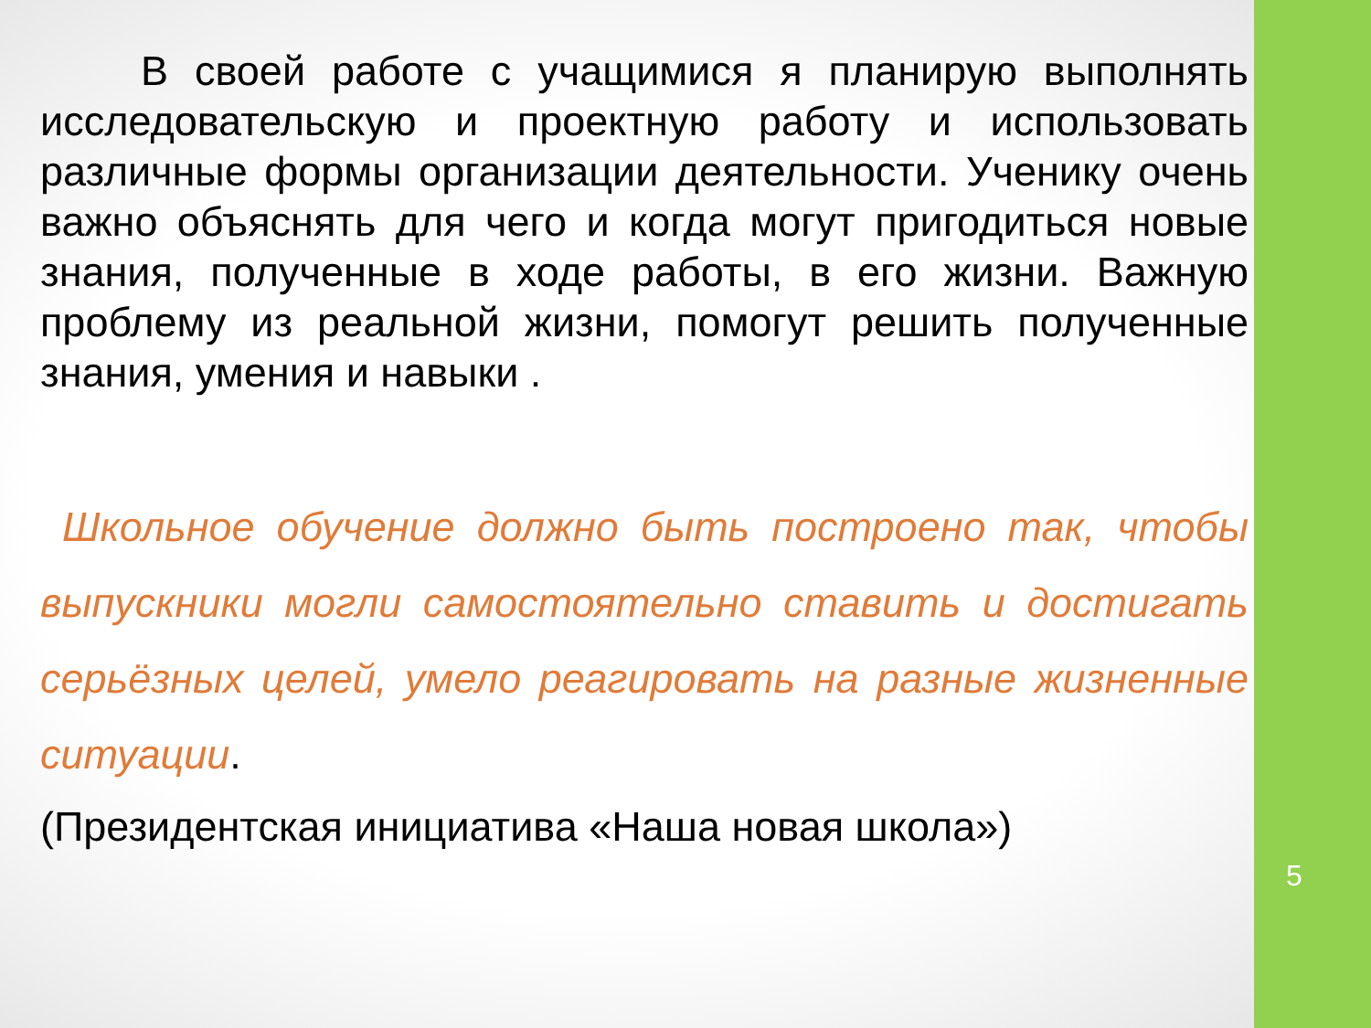В своей работе с учащимися я планирую выполнять исследовательскую и проектную работу и использовать различные формы организации деятельности. Ученику очень важно объяснять для чего и когда могут пригодиться новые знания, полученные в ходе работы, в его жизни. Важную проблему из реальной жизни, помогут решить полученные знания, умения и навыки .
Школьное обучение должно быть построено так, чтобы выпускники могли самостоятельно ставить и достигать серьёзных целей, умело реагировать на разные жизненные ситуации.
(Президентская инициатива «Наша новая школа»)
5